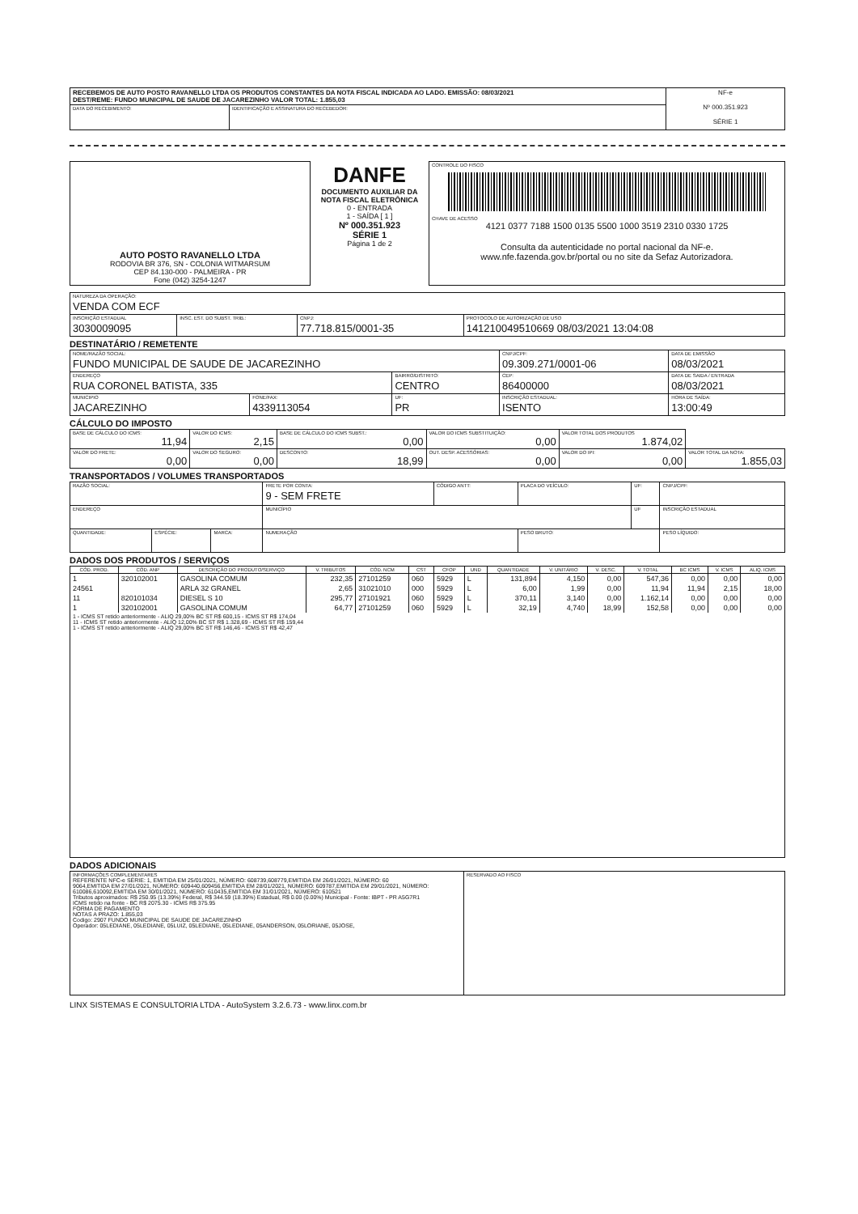| RECEBEMOS DE AUTO POSTO RAVANELLO LTDA OS PRODUTOS CONSTANTES DA NOTA FISCAL INDICADA AO LADO. EMISSÃO: 08/03/2021 DEST/REME: FUNDO MUNICIPAL DE SAUDE DE JACAREZINHO VALOR TOTAL: 1.855,03 | | NF-e Nº 000.351.923 SÉRIE 1 |
| DATA DO RECEBIMENTO: | IDENTIFICAÇÃO E ASSINATURA DO RECEBEDOR: | |
| AUTO POSTO RAVANELLO LTDA RODOVIA BR 376, SN - COLONIA WITMARSUM CEP 84.130-000 - PALMEIRA - PR Fone (042) 3254-1247 | DANFE DOCUMENTO AUXILIAR DA NOTA FISCAL ELETRÔNICA 0 - ENTRADA 1 - SAÍDA [ 1 ] Nº 000.351.923 SÉRIE 1 Página 1 de 2 | CONTROLE DO FISCO CHAVE DE ACESSO 4121 0377 7188 1500 0135 5500 1000 3519 2310 0330 1725 Consulta da autenticidade no portal nacional da NF-e. www.nfe.fazenda.gov.br/portal ou no site da Sefaz Autorizadora. |
| NATUREZA DA OPERAÇÃO: VENDA COM ECF | | | |
| INSCRIÇÃO ESTADUAL 3030009095 | INSC. EST. DO SUBST. TRIB.: | CNPJ: 77.718.815/0001-35 | PROTOCOLO DE AUTORIZAÇÃO DE USO 141210049510669 08/03/2021 13:04:08 |
DESTINATÁRIO / REMETENTE
| NOME/RAZÃO SOCIAL: FUNDO MUNICIPAL DE SAUDE DE JACAREZINHO | | | CNPJ/CPF: 09.309.271/0001-06 | | DATA DE EMISSÃO 08/03/2021 |
| ENDEREÇO RUA CORONEL BATISTA, 335 | | BAIRRO/DISTRITO: CENTRO | | CEP: 86400000 | DATA DE SAIDA / ENTRADA 08/03/2021 |
| MUNICIPIO JACAREZINHO | FONE/FAX: 4339113054 | UF: PR | INSCRIÇÃO ESTADUAL: ISENTO | | HORA DE SAÍDA: 13:00:49 |
CÁLCULO DO IMPOSTO
| BASE DE CÁLCULO DO ICMS: 11,94 | VALOR DO ICMS: 2,15 | BASE DE CÁLCULO DO ICMS SUBST.: 0,00 | VALOR DO ICMS SUBSTITUIÇÃO: 0,00 | VALOR TOTAL DOS PRODUTOS 1.874,02 | |
| VALOR DO FRETE: 0,00 | VALOR DO SEGURO: 0,00 | DESCONTO: 18,99 | OUT. DESP. ACESSÓRIAS: 0,00 | VALOR DO IPI: 0,00 | VALOR TOTAL DA NOTA: 1.855,03 |
TRANSPORTADOS / VOLUMES TRANSPORTADOS
| RAZÃO SOCIAL: | | | FRETE POR CONTA: 9 - SEM FRETE | CÓDIGO ANTT: | PLACA DO VEÍCULO: | UF: | CNPJ/CPF: |
| ENDEREÇO | | | MUNICÍPIO | | | UF | INSCRIÇÃO ESTADUAL |
| QUANTIDADE: | ESPÉCIE: | MARCA: | NUMERAÇÃO | | PESO BRUTO: | | PESO LÍQUIDO: |
DADOS DOS PRODUTOS / SERVIÇOS
| CÓD. PROD. | CÓD. ANP | DESCRIÇÃO DO PRODUTO/SERVIÇO | V. TRIBUTOS | CÓD. NCM | CST | CFOP | UND | QUANTIDADE | V. UNITÁRIO | V. DESC. | V. TOTAL | BC ICMS | V. ICMS | ALIQ. ICMS |
| --- | --- | --- | --- | --- | --- | --- | --- | --- | --- | --- | --- | --- | --- | --- |
| 1 | 320102001 | GASOLINA COMUM | 232,35 | 27101259 | 060 | 5929 | L | 131,894 | 4,150 | 0,00 | 547,36 | 0,00 | 0,00 | 0,00 |
| 24561 | | ARLA 32 GRANEL | 2,65 | 31021010 | 000 | 5929 | L | 6,00 | 1,99 | 0,00 | 11,94 | 11,94 | 2,15 | 18,00 |
| 11 | 820101034 | DIESEL S 10 | 295,77 | 27101921 | 060 | 5929 | L | 370,11 | 3,140 | 0,00 | 1.162,14 | 0,00 | 0,00 | 0,00 |
| 1 | 320102001 | GASOLINA COMUM | 64,77 | 27101259 | 060 | 5929 | L | 32,19 | 4,740 | 18,99 | 152,58 | 0,00 | 0,00 | 0,00 |
| 1 - ICMS ST retido anteriormente - ALIQ 29,00% BC ST R$ 600,15 - ICMS ST R$ 174,04 11 - ICMS ST retido anteriormente - ALIQ 12,00% BC ST R$ 1.328,69 - ICMS ST R$ 159,44 1 - ICMS ST retido anteriormente - ALIQ 29,00% BC ST R$ 146,46 - ICMS ST R$ 42,47 | | | | | | | | | | | | | | |
DADOS ADICIONAIS
| INFORMAÇÕES COMPLEMENTARES REFERENTE NFC-e SÉRIE: 1, EMITIDA EM 25/01/2021, NÚMERO: 608739,608779,EMITIDA EM 26/01/2021, NÚMERO: 60 9064,EMITIDA EM 27/01/2021, NÚMERO: 609440,609456,EMITIDA EM 28/01/2021, NÚMERO: 609787,EMITIDA EM 29/01/2021, NÚMERO: 610086,610092,EMITIDA EM 30/01/2021, NÚMERO: 610435,EMITIDA EM 31/01/2021, NÚMERO: 610521 Tributos aproximados: R$ 250.95 (13.39%) Federal, R$ 344.59 (18.39%) Estadual, R$ 0.00 (0.00%) Municipal - Fonte: IBPT - PR A5G7R1 ICMS retido na fonte - BC R$ 2075.30 - ICMS R$ 375.95 FORMA DE PAGAMENTO NOTAS A PRAZO: 1.855,03 Codigo: 2907 FUNDO MUNICIPAL DE SAUDE DE JACAREZINHO Operador: 05LEDIANE, 05LEDIANE, 05LUIZ, 05LEDIANE, 05LEDIANE, 05ANDERSON, 05LORIANE, 05JOSE, | RESERVADO AO FISCO |
LINX SISTEMAS E CONSULTORIA LTDA - AutoSystem 3.2.6.73 - www.linx.com.br